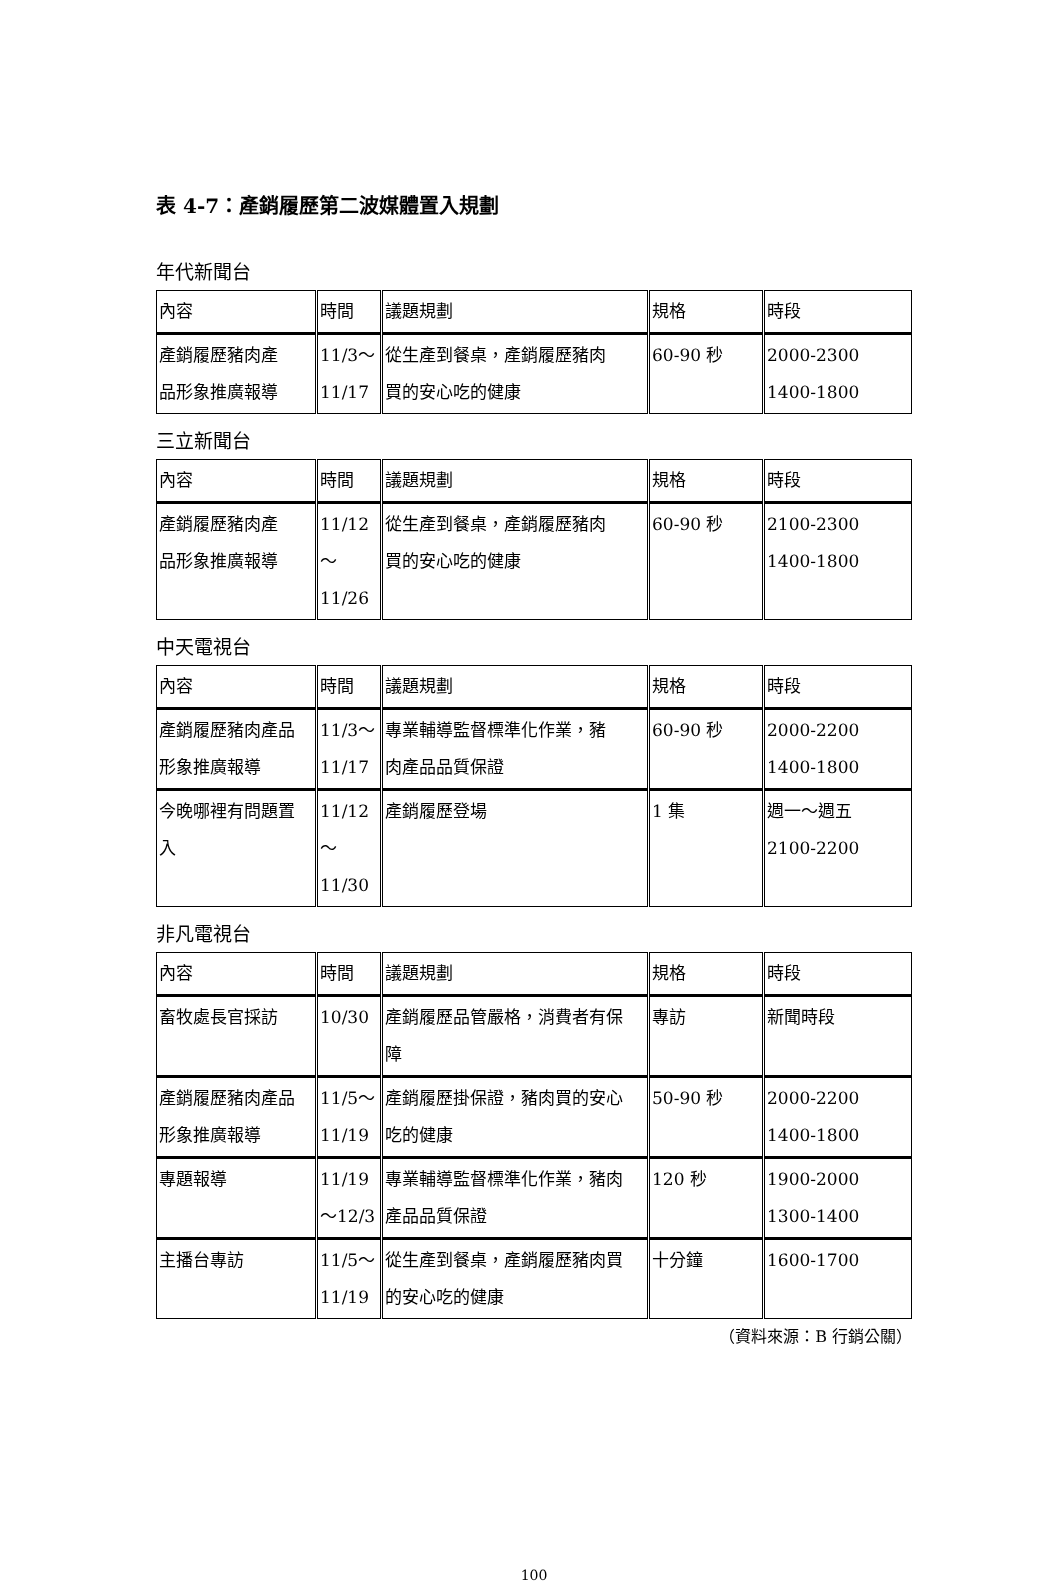表 4-7：產銷履歷第二波媒體置入規劃
年代新聞台
| 內容 | 時間 | 議題規劃 | 規格 | 時段 |
| 產銷履歷豬肉產 品形象推廣報導 | 11/3～ 11/17 | 從生產到餐桌，產銷履歷豬肉 買的安心吃的健康 | 60-90 秒 | 2000-2300 1400-1800 |
三立新聞台
| 內容 | 時間 | 議題規劃 | 規格 | 時段 |
| 產銷履歷豬肉產 品形象推廣報導 | 11/12～ 11/26 | 從生產到餐桌，產銷履歷豬肉 買的安心吃的健康 | 60-90 秒 | 2100-2300 1400-1800 |
中天電視台
| 內容 | 時間 | 議題規劃 | 規格 | 時段 |
| 產銷履歷豬肉產品 形象推廣報導 | 11/3～ 11/17 | 專業輔導監督標準化作業，豬 肉產品品質保證 | 60-90 秒 | 2000-2200 1400-1800 |
| 今晚哪裡有問題置 入 | 11/12～ 11/30 | 產銷履歷登場 | 1 集 | 週一～週五 2100-2200 |
非凡電視台
| 內容 | 時間 | 議題規劃 | 規格 | 時段 |
| 畜牧處長官採訪 | 10/30 | 產銷履歷品管嚴格，消費者有保 障 | 專訪 | 新聞時段 |
| 產銷履歷豬肉產品 形象推廣報導 | 11/5～ 11/19 | 產銷履歷掛保證，豬肉買的安心 吃的健康 | 50-90 秒 | 2000-2200 1400-1800 |
| 專題報導 | 11/19 ～12/3 | 專業輔導監督標準化作業，豬肉 產品品質保證 | 120 秒 | 1900-2000 1300-1400 |
| 主播台專訪 | 11/5～ 11/19 | 從生產到餐桌，產銷履歷豬肉買 的安心吃的健康 | 十分鐘 | 1600-1700 |
（資料來源：B 行銷公關）
100